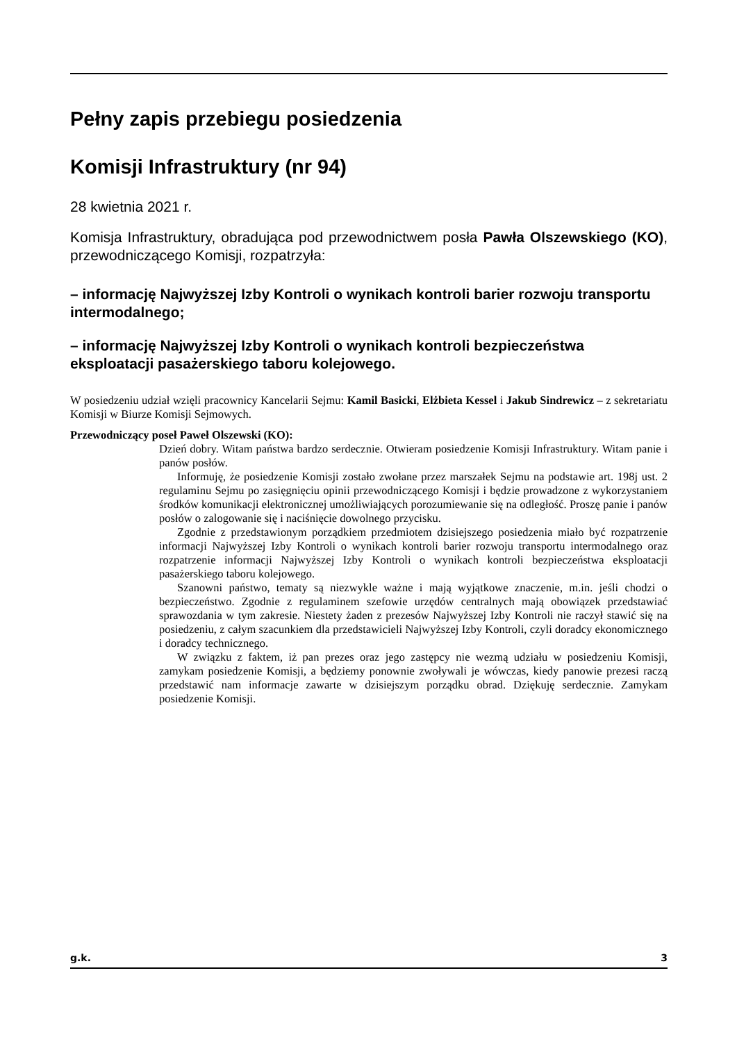Pełny zapis przebiegu posiedzenia
Komisji Infrastruktury (nr 94)
28 kwietnia 2021 r.
Komisja Infrastruktury, obradująca pod przewodnictwem posła Pawła Olszew­skiego (KO), przewodniczącego Komisji, rozpatrzyła:
– informację Najwyższej Izby Kontroli o wynikach kontroli barier rozwoju transportu intermodalnego;
– informację Najwyższej Izby Kontroli o wynikach kontroli bezpieczeństwa eksploatacji pasażerskiego taboru kolejowego.
W posiedzeniu udział wzięli pracownicy Kancelarii Sejmu: Kamil Basicki, Elżbieta Kessel i Jakub Sindrewicz – z sekretariatu Komisji w Biurze Komisji Sejmowych.
Przewodniczący poseł Paweł Olszewski (KO):
Dzień dobry. Witam państwa bardzo serdecznie. Otwieram posiedzenie Komisji Infra­struktury. Witam panie i panów posłów.
Informuję, że posiedzenie Komisji zostało zwołane przez marszałek Sejmu na podsta­wie art. 198j ust. 2 regulaminu Sejmu po zasięgnięciu opinii przewodniczącego Komisji i będzie prowadzone z wykorzystaniem środków komunikacji elektronicznej umożliwia­jących porozumiewanie się na odległość. Proszę panie i panów posłów o zalogowanie się i naciśnięcie dowolnego przycisku.
Zgodnie z przedstawionym porządkiem przedmiotem dzisiejszego posiedzenia miało być rozpatrzenie informacji Najwyższej Izby Kontroli o wynikach kontroli barier roz­woju transportu intermodalnego oraz rozpatrzenie informacji Najwyższej Izby Kontroli o wynikach kontroli bezpieczeństwa eksploatacji pasażerskiego taboru kolejowego.
Szanowni państwo, tematy są niezwykle ważne i mają wyjątkowe znaczenie, m.in. jeśli chodzi o bezpieczeństwo. Zgodnie z regulaminem szefowie urzędów centralnych mają obowiązek przedstawiać sprawozdania w tym zakresie. Niestety żaden z prezesów Najwyższej Izby Kontroli nie raczył stawić się na posiedzeniu, z całym szacunkiem dla przedstawicieli Najwyższej Izby Kontroli, czyli doradcy ekonomicznego i doradcy tech­nicznego.
W związku z faktem, iż pan prezes oraz jego zastępcy nie wezmą udziału w posiedze­niu Komisji, zamykam posiedzenie Komisji, a będziemy ponownie zwoływali je wów­czas, kiedy panowie prezesi raczą przedstawić nam informacje zawarte w dzisiejszym porządku obrad. Dziękuję serdecznie. Zamykam posiedzenie Komisji.
g.k. 3